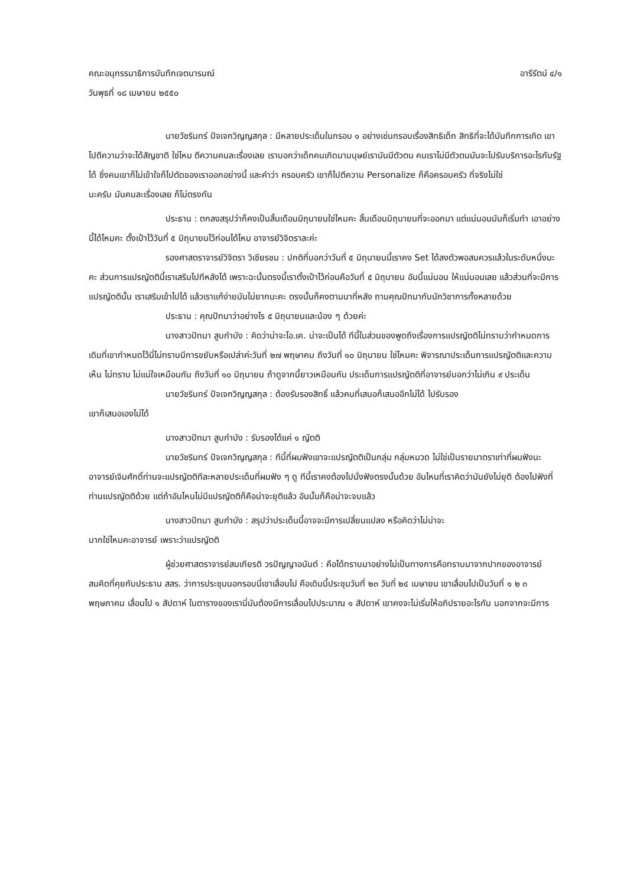คณะอนุกรรมาธิการบันทึกเจตนารมณ์ อารีรัตน์ ๔/๑
วันพุธที่ ๑๘ เมษายน ๒๕๕๐
นายวัชรินทร์ ปัจเจกวิญญสกุล : มีหลายประเด็นในกรอบ ๑ อย่างเช่นกรอบเรื่องสิทธิเด็ก สิทธิที่จะได้บันทึกการเกิด เขาไปตีความว่าจะได้สัญชาติ ใช่ไหม ตีความคนละเรื่องเลย เราบอกว่าเด็กคนเกิดมามนุษย์เรามันมีตัวตน คนเราไม่มีตัวตนมันจะไปรับบริการอะไรกับรัฐได้ ซึ่งคนเขาก็ไม่เข้าใจก็ไปตัดของเราออกอย่างนี้ และคำว่า ครอบครัว เขาก็ไปตีความ Personalize ก็คือครอบครัว ที่จริงไม่ใช่
นะครับ มันคนละเรื่องเลย ก็ไม่ตรงกัน
ประธาน : ตกลงสรุปว่าก็คงเป็นสิ้นเดือนมิถุนายนใช่ไหมคะ สิ้นเดือนมิถุนายนที่จะออกมา แต่แน่นอนมันก็เริ่มทำ เอาอย่างนี้ได้ไหมคะ ตั้งเป้าไว้วันที่ ๕ มิถุนายนไว้ก่อนได้ไหม อาจารย์วิจิตราละค่ะ
รองศาสตราจารย์วิจิตรา วิเชียรชม : ปกติที่บอกว่าวันที่ ๕ มิถุนายนนี้เราคง Set ได้ลงตัวพอสมควรแล้วในระดับหนึ่งนะคะ ส่วนการแปรญัตตินี้เราเสริมไปทีหลังได้ เพราะฉะนั้นตรงนี้เราตั้งเป้าไว้ก่อนคือวันที่ ๕ มิถุนายน อันนี้แน่นอน ให้แน่นอนเลย แล้วส่วนที่จะมีการแปรญัตตินั้น เราเสริมเข้าไปได้ แล้วเราแก้ง่ายมันไม่ยากนะคะ ตรงนั้นก็คงตามมาที่หลัง ถามคุณปัทมากับนักวิชาการทั้งหลายด้วย
ประธาน : คุณปัทมาว่าอย่างไร ๕ มิถุนายนและน้อง ๆ ด้วยค่ะ
นางสาวปัทมา สูบกำบัง : คิดว่าน่าจะโอ.เค. น่าจะเป็นได้ ทีนี้ในส่วนของพูดถึงเรื่องการแปรญัตติไม่ทราบว่ากำหนดการเดิมที่เขากำหนดไว้นี่ไม่ทราบมีการขยับหรือเปล่าค่ะวันที่ ๒๗ พฤษาคม ถึงวันที่ ๑๐ มิถุนายน ใช่ไหมคะ พิจารณาประเด็นการแปรญัตติและความเห็น ไม่ทราบ ไม่แน่ใจเหมือนกัน ถึงวันที่ ๑๐ มิถุนายน ถ้าดูจากนี้ยาวเหมือนกัน ประเด็นการแปรญัตติที่อาจารย์บอกว่าไม่เกิน ๙ ประเด็น
นายวัชรินทร์ ปัจเจกวิญญสกุล : ต้องรับรองสิทธิ์ แล้วคนที่เสนอก็เสนออีกไม่ได้ ไปรับรอง
เขาก็เสนอเองไม่ได้
นางสาวปัทมา สูบกำบัง : รับรองได้แค่ ๑ ญัตติ
นายวัชรินทร์ ปัจเจกวิญญสกุล : ทีนี้ที่ผมฟังเขาจะแปรญัตติเป็นกลุ่ม กลุ่มหมวด ไม่ใช่เป็นรายมาตราเท่าที่ผมฟังนะ อาจารย์เจิมศักดิ์ท่านจะแปรญัตติทีละหลายประเด็นที่ผมฟัง ๆ ดู ทีนี้เราคงต้องไปนั่งฟังตรงนั้นด้วย อันไหนที่เราคิดว่ามันยังไม่ยุติ ต้องไปฟังที่ท่านแปรญัตติด้วย แต่ถ้าอันไหนไม่มีแปรญัตติก็คือน่าจะยุติแล้ว อันนั้นก็คือน่าจะจบแล้ว
นางสาวปัทมา สูบกำบัง : สรุปว่าประเด็นนี้อาจจะมีการเปลี่ยนแปลง หรือคิดว่าไม่น่าจะ
มากใช่ไหมคะอาจารย์ เพราะว่าแปรญัตติ
ผู้ช่วยศาสตราจารย์สมเกียรติ วรปัญญาอนันต์ : คือได้ทราบมาอย่างไม่เป็นทางการคือทราบมาจากปากของอาจารย์สมคิดที่คุยกับประธาน สสร. ว่าการประชุมนอกรอบนี่เขาเลื่อนไป คือเดิมนี้ประชุมวันที่ ๒๓ วันที่ ๒๔ เมษายน เขาเลื่อนไปเป็นวันที่ ๑ ๒ ๓ พฤษภาคม เลื่อนไป ๑ สัปดาห์ ในตารางของเรานี่มันต้องมีการเลื่อนไปประมาณ ๑ สัปดาห์ เขาคงจะไม่เริ่มให้อภิปรายอะไรกัน นอกจากจะมีการ